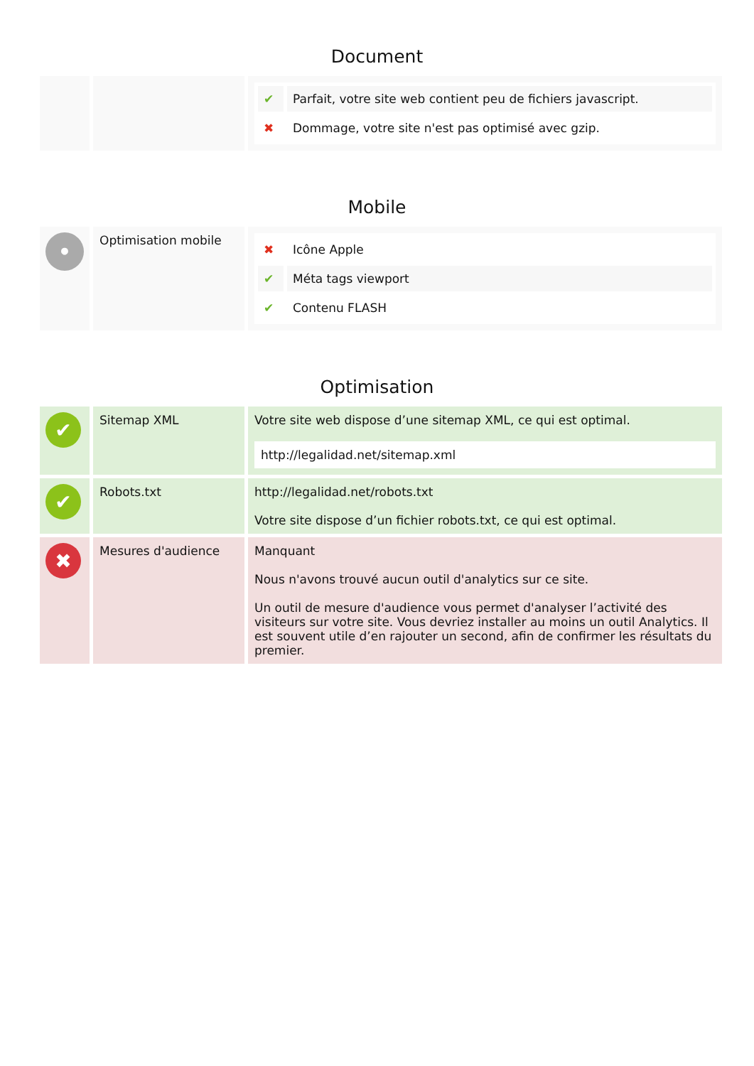Document
| | | / ✔ / Parfait, votre site web contient peu de fichiers javascript. / / ✖ / Dommage, votre site n'est pas optimisé avec gzip. / |
Mobile
| • | Optimisation mobile | / ✖ / Icône Apple / / ✔ / Méta tags viewport / / ✔ / Contenu FLASH / |
Optimisation
| ✔ | Sitemap XML | Votre site web dispose d’une sitemap XML, ce qui est optimal. http://legalidad.net/sitemap.xml |
| ✔ | Robots.txt | http://legalidad.net/robots.txt Votre site dispose d’un fichier robots.txt, ce qui est optimal. |
| ✖ | Mesures d'audience | Manquant Nous n'avons trouvé aucun outil d'analytics sur ce site. Un outil de mesure d'audience vous permet d'analyser l’activité des visiteurs sur votre site. Vous devriez installer au moins un outil Analytics. Il est souvent utile d’en rajouter un second, afin de confirmer les résultats du premier. |